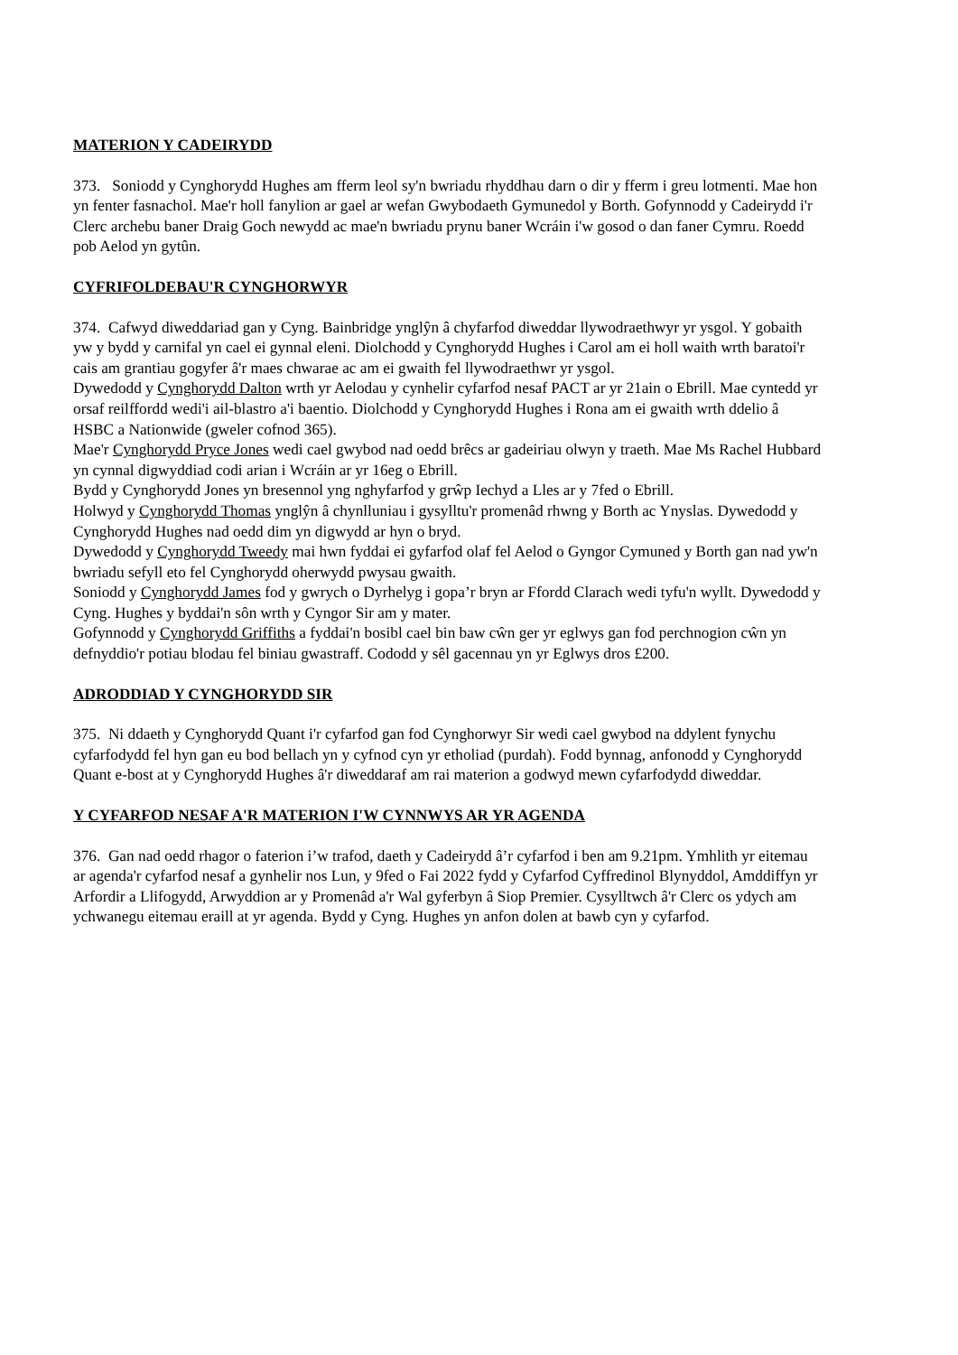MATERION Y CADEIRYDD
373. Soniodd y Cynghorydd Hughes am fferm leol sy'n bwriadu rhyddhau darn o dir y fferm i greu lotmenti. Mae hon yn fenter fasnachol. Mae'r holl fanylion ar gael ar wefan Gwybodaeth Gymunedol y Borth. Gofynnodd y Cadeirydd i'r Clerc archebu baner Draig Goch newydd ac mae'n bwriadu prynu baner Wcráin i'w gosod o dan faner Cymru. Roedd pob Aelod yn gytûn.
CYFRIFOLDEBAU'R CYNGHORWYR
374. Cafwyd diweddariad gan y Cyng. Bainbridge ynglŷn â chyfarfod diweddar llywodraethwyr yr ysgol. Y gobaith yw y bydd y carnifal yn cael ei gynnal eleni. Diolchodd y Cynghorydd Hughes i Carol am ei holl waith wrth baratoi'r cais am grantiau gogyfer â'r maes chwarae ac am ei gwaith fel llywodraethwr yr ysgol.
Dywedodd y Cynghorydd Dalton wrth yr Aelodau y cynhelir cyfarfod nesaf PACT ar yr 21ain o Ebrill. Mae cyntedd yr orsaf reilffordd wedi'i ail-blastro a'i baentio. Diolchodd y Cynghorydd Hughes i Rona am ei gwaith wrth ddelio â HSBC a Nationwide (gweler cofnod 365).
Mae'r Cynghorydd Pryce Jones wedi cael gwybod nad oedd brêcs ar gadeiriau olwyn y traeth. Mae Ms Rachel Hubbard yn cynnal digwyddiad codi arian i Wcráin ar yr 16eg o Ebrill.
Bydd y Cynghorydd Jones yn bresennol yng nghyfarfod y grŵp Iechyd a Lles ar y 7fed o Ebrill.
Holwyd y Cynghorydd Thomas ynglŷn â chynlluniau i gysylltu'r promenâd rhwng y Borth ac Ynyslas. Dywedodd y Cynghorydd Hughes nad oedd dim yn digwydd ar hyn o bryd.
Dywedodd y Cynghorydd Tweedy mai hwn fyddai ei gyfarfod olaf fel Aelod o Gyngor Cymuned y Borth gan nad yw'n bwriadu sefyll eto fel Cynghorydd oherwydd pwysau gwaith.
Soniodd y Cynghorydd James fod y gwrych o Dyrhelyg i gopa’r bryn ar Ffordd Clarach wedi tyfu'n wyllt. Dywedodd y Cyng. Hughes y byddai'n sôn wrth y Cyngor Sir am y mater.
Gofynnodd y Cynghorydd Griffiths a fyddai'n bosibl cael bin baw cŵn ger yr eglwys gan fod perchnogion cŵn yn defnyddio'r potiau blodau fel biniau gwastraff. Cododd y sêl gacennau yn yr Eglwys dros £200.
ADRODDIAD Y CYNGHORYDD SIR
375. Ni ddaeth y Cynghorydd Quant i'r cyfarfod gan fod Cynghorwyr Sir wedi cael gwybod na ddylent fynychu cyfarfodydd fel hyn gan eu bod bellach yn y cyfnod cyn yr etholiad (purdah). Fodd bynnag, anfonodd y Cynghorydd Quant e-bost at y Cynghorydd Hughes â'r diweddaraf am rai materion a godwyd mewn cyfarfodydd diweddar.
Y CYFARFOD NESAF A'R MATERION I'W CYNNWYS AR YR AGENDA
376. Gan nad oedd rhagor o faterion i’w trafod, daeth y Cadeirydd â’r cyfarfod i ben am 9.21pm. Ymhlith yr eitemau ar agenda'r cyfarfod nesaf a gynhelir nos Lun, y 9fed o Fai 2022 fydd y Cyfarfod Cyffredinol Blynyddol, Amddiffyn yr Arfordir a Llifogydd, Arwyddion ar y Promenâd a'r Wal gyferbyn â Siop Premier. Cysylltwch â'r Clerc os ydych am ychwanegu eitemau eraill at yr agenda. Bydd y Cyng. Hughes yn anfon dolen at bawb cyn y cyfarfod.